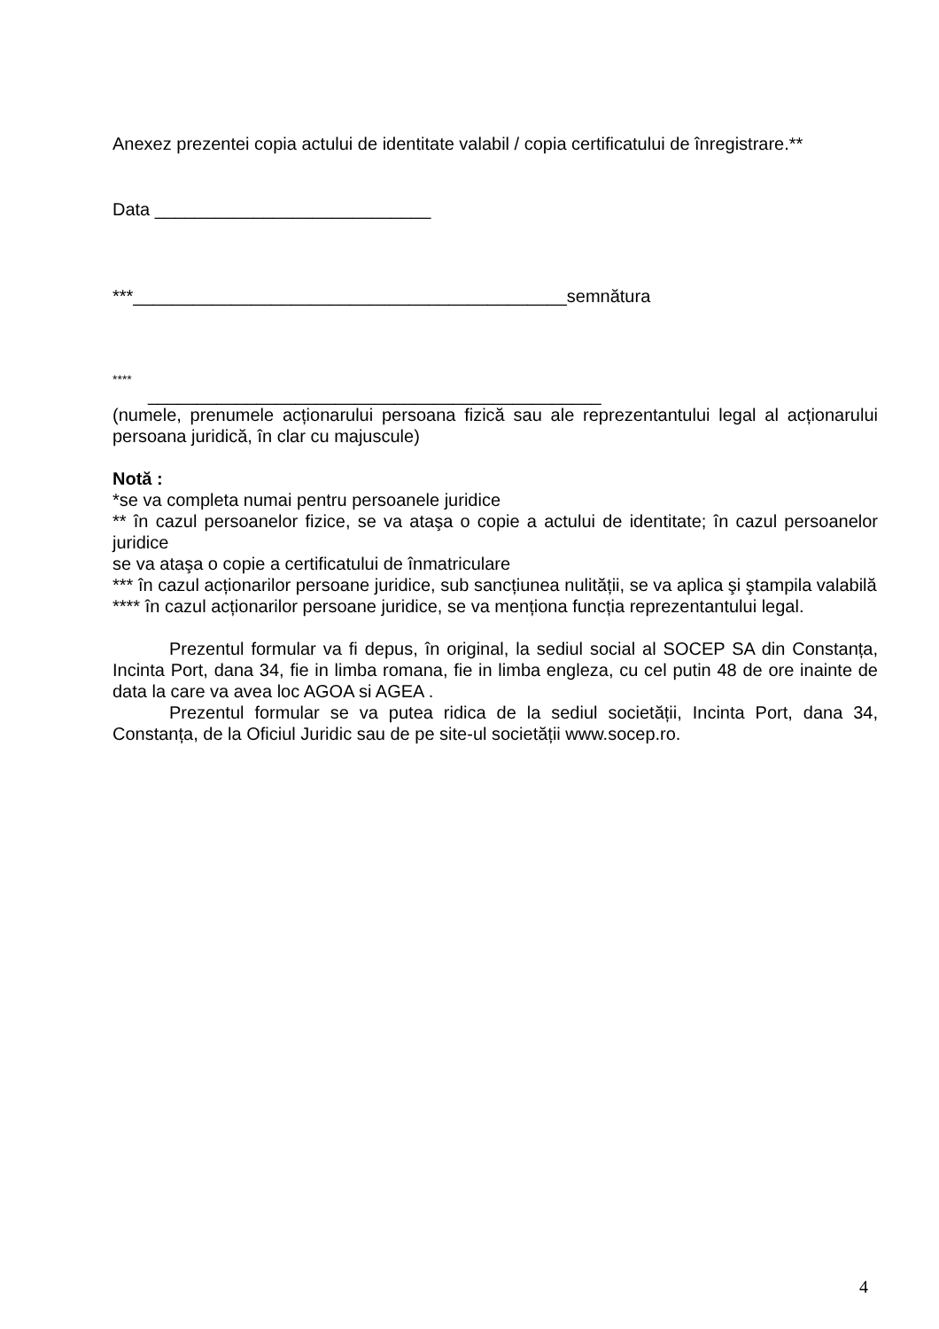Anexez prezentei copia actului de identitate valabil / copia certificatului de înregistrare.**
Data ____________________________
***____________________________________________semnătura
****
______________________________________________
(numele, prenumele acționarului persoana fizică sau ale reprezentantului legal al acționarului persoana juridică, în clar cu majuscule)
Notă :
*se va completa numai pentru persoanele juridice
** în cazul persoanelor fizice, se va ataşa o copie a actului de identitate; în cazul persoanelor juridice
se va ataşa o copie a certificatului de înmatriculare
*** în cazul acționarilor persoane juridice, sub sancțiunea nulității, se va aplica şi ştampila valabilă
**** în cazul acționarilor persoane juridice, se va menționa funcția reprezentantului legal.
Prezentul formular va fi depus, în original, la sediul social al SOCEP SA din Constanța, Incinta Port, dana 34, fie in limba romana, fie in limba engleza, cu cel putin 48 de ore inainte de data la care va avea loc AGOA si AGEA .
Prezentul formular se va putea ridica de la sediul societății, Incinta Port, dana 34, Constanța, de la Oficiul Juridic sau de pe site-ul societății www.socep.ro.
4